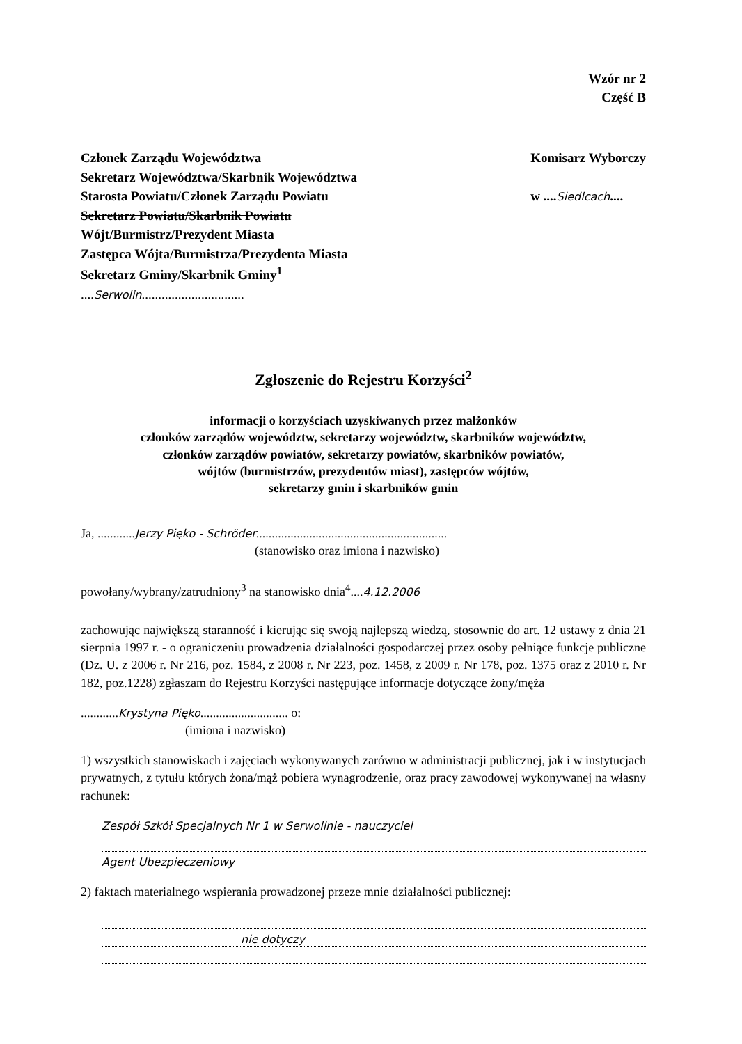Wzór nr 2
Część B
Członek Zarządu Województwa
Sekretarz Województwa/Skarbnik Województwa
Starosta Powiatu/Członek Zarządu Powiatu
Sekretarz Powiatu/Skarbnik Powiatu
Wójt/Burmistrz/Prezydent Miasta
Zastępca Wójta/Burmistrza/Prezydenta Miasta
Sekretarz Gminy/Skarbnik Gminy<sup>1</sup>
....Serwolin...............................
Komisarz Wyborczy
w ....Siedlcach....
Zgłoszenie do Rejestru Korzyści<sup>2</sup>
informacji o korzyściach uzyskiwanych przez małżonków
członków zarządów województw, sekretarzy województw, skarbników województw,
członków zarządów powiatów, sekretarzy powiatów, skarbników powiatów,
wójtów (burmistrzów, prezydentów miast), zastępców wójtów,
sekretarzy gmin i skarbników gmin
Ja, ............Jerzy Pięko - Schröder.............................................................
(stanowisko oraz imiona i nazwisko)
powołany/wybrany/zatrudniony<sup>3</sup> na stanowisko dnia<sup>4</sup>....4.12.2006
zachowując największą staranność i kierując się swoją najlepszą wiedzą, stosownie do art. 12 ustawy z dnia 21 sierpnia 1997 r. - o ograniczeniu prowadzenia działalności gospodarczej przez osoby pełniące funkcje publiczne (Dz. U. z 2006 r. Nr 216, poz. 1584, z 2008 r. Nr 223, poz. 1458, z 2009 r. Nr 178, poz. 1375 oraz z 2010 r. Nr 182, poz.1228) zgłaszam do Rejestru Korzyści następujące informacje dotyczące żony/męża
............Krystyna Pięko............................ o:
(imiona i nazwisko)
1) wszystkich stanowiskach i zajęciach wykonywanych zarówno w administracji publicznej, jak i w instytucjach prywatnych, z tytułu których żona/mąż pobiera wynagrodzenie, oraz pracy zawodowej wykonywanej na własny rachunek:
Zespół Szkół Specjalnych Nr 1 w Serwolinie - nauczyciel
Agent Ubezpieczeniowy
2) faktach materialnego wspierania prowadzonej przeze mnie działalności publicznej:
nie dotyczy